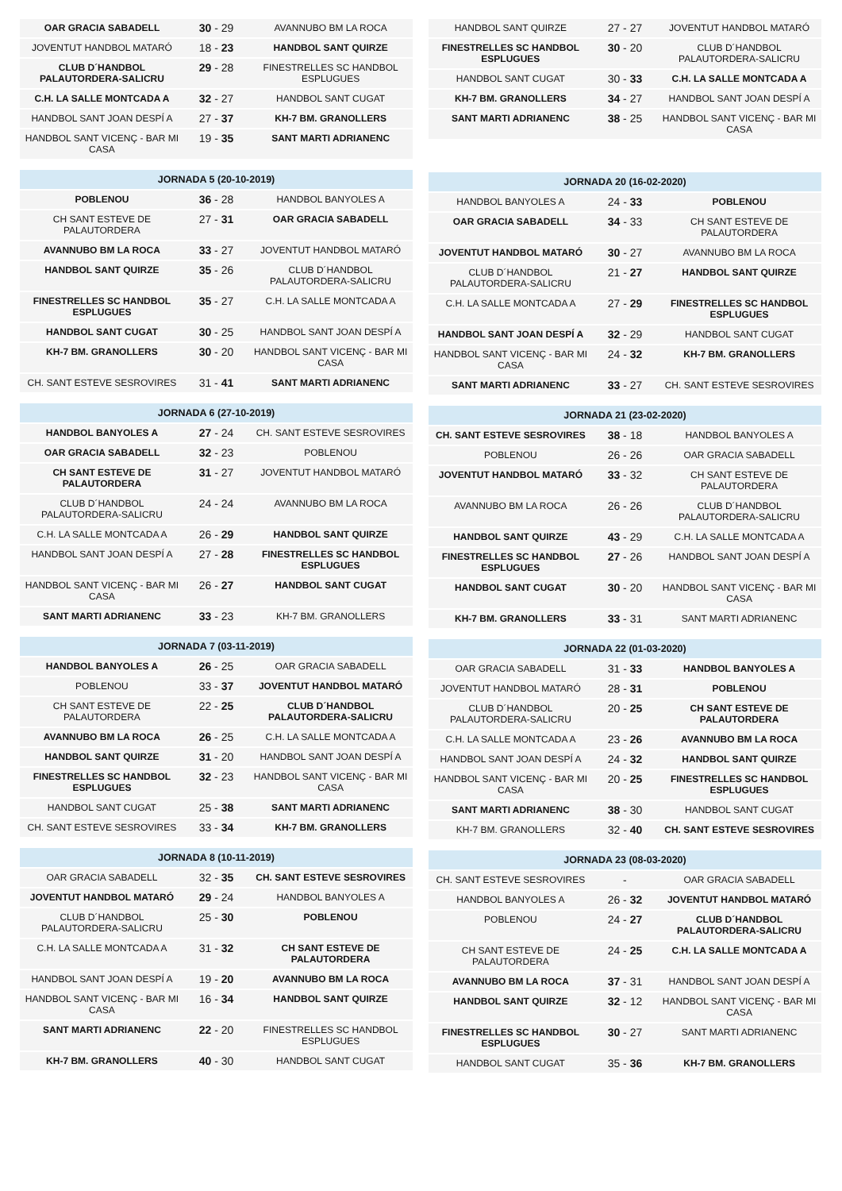| OAR GRACIA SABADELL | 30 - 29 | AVANNUBO BM LA ROCA |
| JOVENTUT HANDBOL MATARÓ | 18 - 23 | HANDBOL SANT QUIRZE |
| CLUB D´HANDBOL PALAUTORDERA-SALICRU | 29 - 28 | FINESTRELLES SC HANDBOL ESPLUGUES |
| C.H. LA SALLE MONTCADA A | 32 - 27 | HANDBOL SANT CUGAT |
| HANDBOL SANT JOAN DESPÍ A | 27 - 37 | KH-7 BM. GRANOLLERS |
| HANDBOL SANT VICENÇ - BAR MI CASA | 19 - 35 | SANT MARTI ADRIANENC |
| JORNADA 5 (20-10-2019) | | |
| --- | --- | --- |
| POBLENOU | 36 - 28 | HANDBOL BANYOLES A |
| CH SANT ESTEVE DE PALAUTORDERA | 27 - 31 | OAR GRACIA SABADELL |
| AVANNUBO BM LA ROCA | 33 - 27 | JOVENTUT HANDBOL MATARÓ |
| HANDBOL SANT QUIRZE | 35 - 26 | CLUB D´HANDBOL PALAUTORDERA-SALICRU |
| FINESTRELLES SC HANDBOL ESPLUGUES | 35 - 27 | C.H. LA SALLE MONTCADA A |
| HANDBOL SANT CUGAT | 30 - 25 | HANDBOL SANT JOAN DESPÍ A |
| KH-7 BM. GRANOLLERS | 30 - 20 | HANDBOL SANT VICENÇ - BAR MI CASA |
| CH. SANT ESTEVE SESROVIRES | 31 - 41 | SANT MARTI ADRIANENC |
| JORNADA 6 (27-10-2019) | | |
| --- | --- | --- |
| HANDBOL BANYOLES A | 27 - 24 | CH. SANT ESTEVE SESROVIRES |
| OAR GRACIA SABADELL | 32 - 23 | POBLENOU |
| CH SANT ESTEVE DE PALAUTORDERA | 31 - 27 | JOVENTUT HANDBOL MATARÓ |
| CLUB D´HANDBOL PALAUTORDERA-SALICRU | 24 - 24 | AVANNUBO BM LA ROCA |
| C.H. LA SALLE MONTCADA A | 26 - 29 | HANDBOL SANT QUIRZE |
| HANDBOL SANT JOAN DESPÍ A | 27 - 28 | FINESTRELLES SC HANDBOL ESPLUGUES |
| HANDBOL SANT VICENÇ - BAR MI CASA | 26 - 27 | HANDBOL SANT CUGAT |
| SANT MARTI ADRIANENC | 33 - 23 | KH-7 BM. GRANOLLERS |
| JORNADA 7 (03-11-2019) | | |
| --- | --- | --- |
| HANDBOL BANYOLES A | 26 - 25 | OAR GRACIA SABADELL |
| POBLENOU | 33 - 37 | JOVENTUT HANDBOL MATARÓ |
| CH SANT ESTEVE DE PALAUTORDERA | 22 - 25 | CLUB D´HANDBOL PALAUTORDERA-SALICRU |
| AVANNUBO BM LA ROCA | 26 - 25 | C.H. LA SALLE MONTCADA A |
| HANDBOL SANT QUIRZE | 31 - 20 | HANDBOL SANT JOAN DESPÍ A |
| FINESTRELLES SC HANDBOL ESPLUGUES | 32 - 23 | HANDBOL SANT VICENÇ - BAR MI CASA |
| HANDBOL SANT CUGAT | 25 - 38 | SANT MARTI ADRIANENC |
| CH. SANT ESTEVE SESROVIRES | 33 - 34 | KH-7 BM. GRANOLLERS |
| JORNADA 8 (10-11-2019) | | |
| --- | --- | --- |
| OAR GRACIA SABADELL | 32 - 35 | CH. SANT ESTEVE SESROVIRES |
| JOVENTUT HANDBOL MATARÓ | 29 - 24 | HANDBOL BANYOLES A |
| CLUB D´HANDBOL PALAUTORDERA-SALICRU | 25 - 30 | POBLENOU |
| C.H. LA SALLE MONTCADA A | 31 - 32 | CH SANT ESTEVE DE PALAUTORDERA |
| HANDBOL SANT JOAN DESPÍ A | 19 - 20 | AVANNUBO BM LA ROCA |
| HANDBOL SANT VICENÇ - BAR MI CASA | 16 - 34 | HANDBOL SANT QUIRZE |
| SANT MARTI ADRIANENC | 22 - 20 | FINESTRELLES SC HANDBOL ESPLUGUES |
| KH-7 BM. GRANOLLERS | 40 - 30 | HANDBOL SANT CUGAT |
| HANDBOL SANT QUIRZE | 27 - 27 | JOVENTUT HANDBOL MATARÓ |
| FINESTRELLES SC HANDBOL ESPLUGUES | 30 - 20 | CLUB D´HANDBOL PALAUTORDERA-SALICRU |
| HANDBOL SANT CUGAT | 30 - 33 | C.H. LA SALLE MONTCADA A |
| KH-7 BM. GRANOLLERS | 34 - 27 | HANDBOL SANT JOAN DESPÍ A |
| SANT MARTI ADRIANENC | 38 - 25 | HANDBOL SANT VICENÇ - BAR MI CASA |
| JORNADA 20 (16-02-2020) | | |
| --- | --- | --- |
| HANDBOL BANYOLES A | 24 - 33 | POBLENOU |
| OAR GRACIA SABADELL | 34 - 33 | CH SANT ESTEVE DE PALAUTORDERA |
| JOVENTUT HANDBOL MATARÓ | 30 - 27 | AVANNUBO BM LA ROCA |
| CLUB D´HANDBOL PALAUTORDERA-SALICRU | 21 - 27 | HANDBOL SANT QUIRZE |
| C.H. LA SALLE MONTCADA A | 27 - 29 | FINESTRELLES SC HANDBOL ESPLUGUES |
| HANDBOL SANT JOAN DESPÍ A | 32 - 29 | HANDBOL SANT CUGAT |
| HANDBOL SANT VICENÇ - BAR MI CASA | 24 - 32 | KH-7 BM. GRANOLLERS |
| SANT MARTI ADRIANENC | 33 - 27 | CH. SANT ESTEVE SESROVIRES |
| JORNADA 21 (23-02-2020) | | |
| --- | --- | --- |
| CH. SANT ESTEVE SESROVIRES | 38 - 18 | HANDBOL BANYOLES A |
| POBLENOU | 26 - 26 | OAR GRACIA SABADELL |
| JOVENTUT HANDBOL MATARÓ | 33 - 32 | CH SANT ESTEVE DE PALAUTORDERA |
| AVANNUBO BM LA ROCA | 26 - 26 | CLUB D´HANDBOL PALAUTORDERA-SALICRU |
| HANDBOL SANT QUIRZE | 43 - 29 | C.H. LA SALLE MONTCADA A |
| FINESTRELLES SC HANDBOL ESPLUGUES | 27 - 26 | HANDBOL SANT JOAN DESPÍ A |
| HANDBOL SANT CUGAT | 30 - 20 | HANDBOL SANT VICENÇ - BAR MI CASA |
| KH-7 BM. GRANOLLERS | 33 - 31 | SANT MARTI ADRIANENC |
| JORNADA 22 (01-03-2020) | | |
| --- | --- | --- |
| OAR GRACIA SABADELL | 31 - 33 | HANDBOL BANYOLES A |
| JOVENTUT HANDBOL MATARÓ | 28 - 31 | POBLENOU |
| CLUB D´HANDBOL PALAUTORDERA-SALICRU | 20 - 25 | CH SANT ESTEVE DE PALAUTORDERA |
| C.H. LA SALLE MONTCADA A | 23 - 26 | AVANNUBO BM LA ROCA |
| HANDBOL SANT JOAN DESPÍ A | 24 - 32 | HANDBOL SANT QUIRZE |
| HANDBOL SANT VICENÇ - BAR MI CASA | 20 - 25 | FINESTRELLES SC HANDBOL ESPLUGUES |
| SANT MARTI ADRIANENC | 38 - 30 | HANDBOL SANT CUGAT |
| KH-7 BM. GRANOLLERS | 32 - 40 | CH. SANT ESTEVE SESROVIRES |
| JORNADA 23 (08-03-2020) | | |
| --- | --- | --- |
| CH. SANT ESTEVE SESROVIRES | - | OAR GRACIA SABADELL |
| HANDBOL BANYOLES A | 26 - 32 | JOVENTUT HANDBOL MATARÓ |
| POBLENOU | 24 - 27 | CLUB D´HANDBOL PALAUTORDERA-SALICRU |
| CH SANT ESTEVE DE PALAUTORDERA | 24 - 25 | C.H. LA SALLE MONTCADA A |
| AVANNUBO BM LA ROCA | 37 - 31 | HANDBOL SANT JOAN DESPÍ A |
| HANDBOL SANT QUIRZE | 32 - 12 | HANDBOL SANT VICENÇ - BAR MI CASA |
| FINESTRELLES SC HANDBOL ESPLUGUES | 30 - 27 | SANT MARTI ADRIANENC |
| HANDBOL SANT CUGAT | 35 - 36 | KH-7 BM. GRANOLLERS |